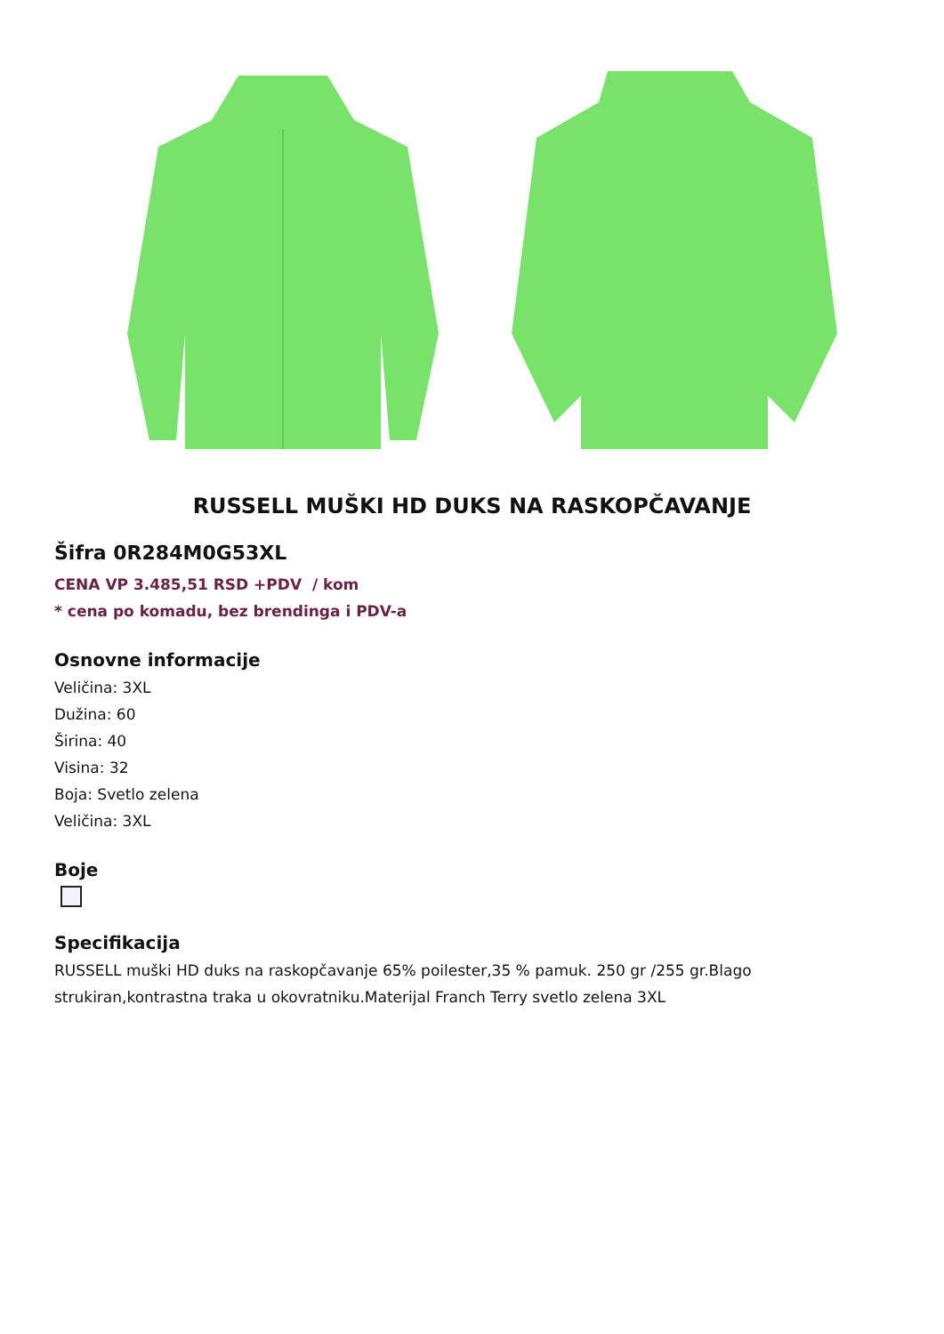RUSSELL MUŠKI HD DUKS NA RASKOPČAVANJE
Šifra 0R284M0G53XL
CENA VP 3.485,51 RSD +PDV / kom
* cena po komadu, bez brendinga i PDV-a
Osnovne informacije
Veličina: 3XL
Dužina: 60
Širina: 40
Visina: 32
Boja: Svetlo zelena
Veličina: 3XL
Boje
Specifikacija
RUSSELL muški HD duks na raskopčavanje 65% poilester,35 % pamuk. 250 gr /255 gr.Blago strukiran,kontrastna traka u okovratniku.Materijal Franch Terry svetlo zelena 3XL